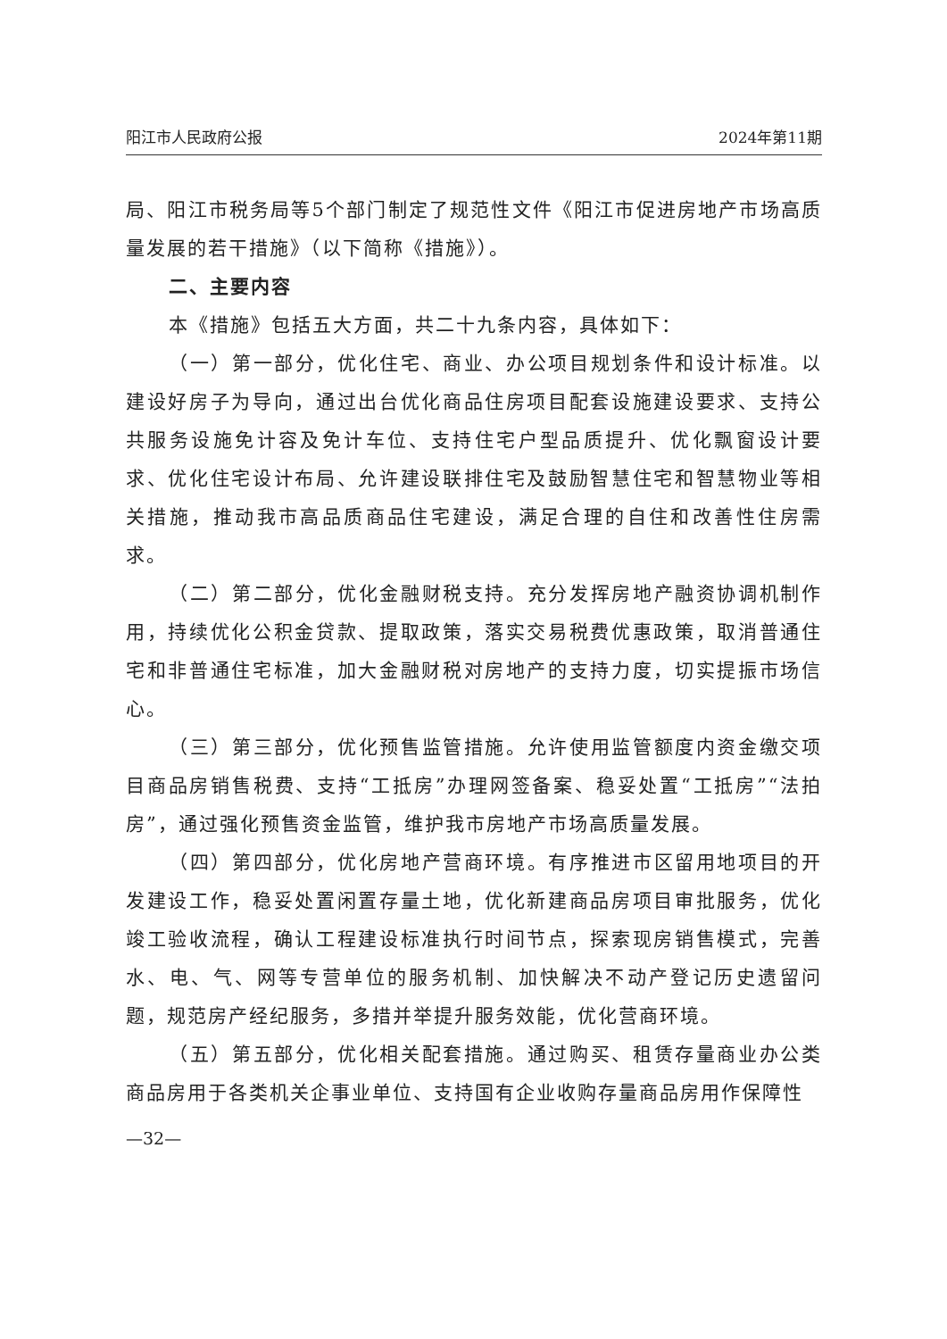阳江市人民政府公报 2024年第11期
局、阳江市税务局等5个部门制定了规范性文件《阳江市促进房地产市场高质量发展的若干措施》（以下简称《措施》）。
二、主要内容
本《措施》包括五大方面，共二十九条内容，具体如下：
（一）第一部分，优化住宅、商业、办公项目规划条件和设计标准。以建设好房子为导向，通过出台优化商品住房项目配套设施建设要求、支持公共服务设施免计容及免计车位、支持住宅户型品质提升、优化飘窗设计要求、优化住宅设计布局、允许建设联排住宅及鼓励智慧住宅和智慧物业等相关措施，推动我市高品质商品住宅建设，满足合理的自住和改善性住房需求。
（二）第二部分，优化金融财税支持。充分发挥房地产融资协调机制作用，持续优化公积金贷款、提取政策，落实交易税费优惠政策，取消普通住宅和非普通住宅标准，加大金融财税对房地产的支持力度，切实提振市场信心。
（三）第三部分，优化预售监管措施。允许使用监管额度内资金缴交项目商品房销售税费、支持“工抵房”办理网签备案、稳妥处置“工抵房”“法拍房”，通过强化预售资金监管，维护我市房地产市场高质量发展。
（四）第四部分，优化房地产营商环境。有序推进市区留用地项目的开发建设工作，稳妥处置闲置存量土地，优化新建商品房项目审批服务，优化竣工验收流程，确认工程建设标准执行时间节点，探索现房销售模式，完善水、电、气、网等专营单位的服务机制、加快解决不动产登记历史遗留问题，规范房产经纪服务，多措并举提升服务效能，优化营商环境。
（五）第五部分，优化相关配套措施。通过购买、租赁存量商业办公类商品房用于各类机关企事业单位、支持国有企业收购存量商品房用作保障性
—32—